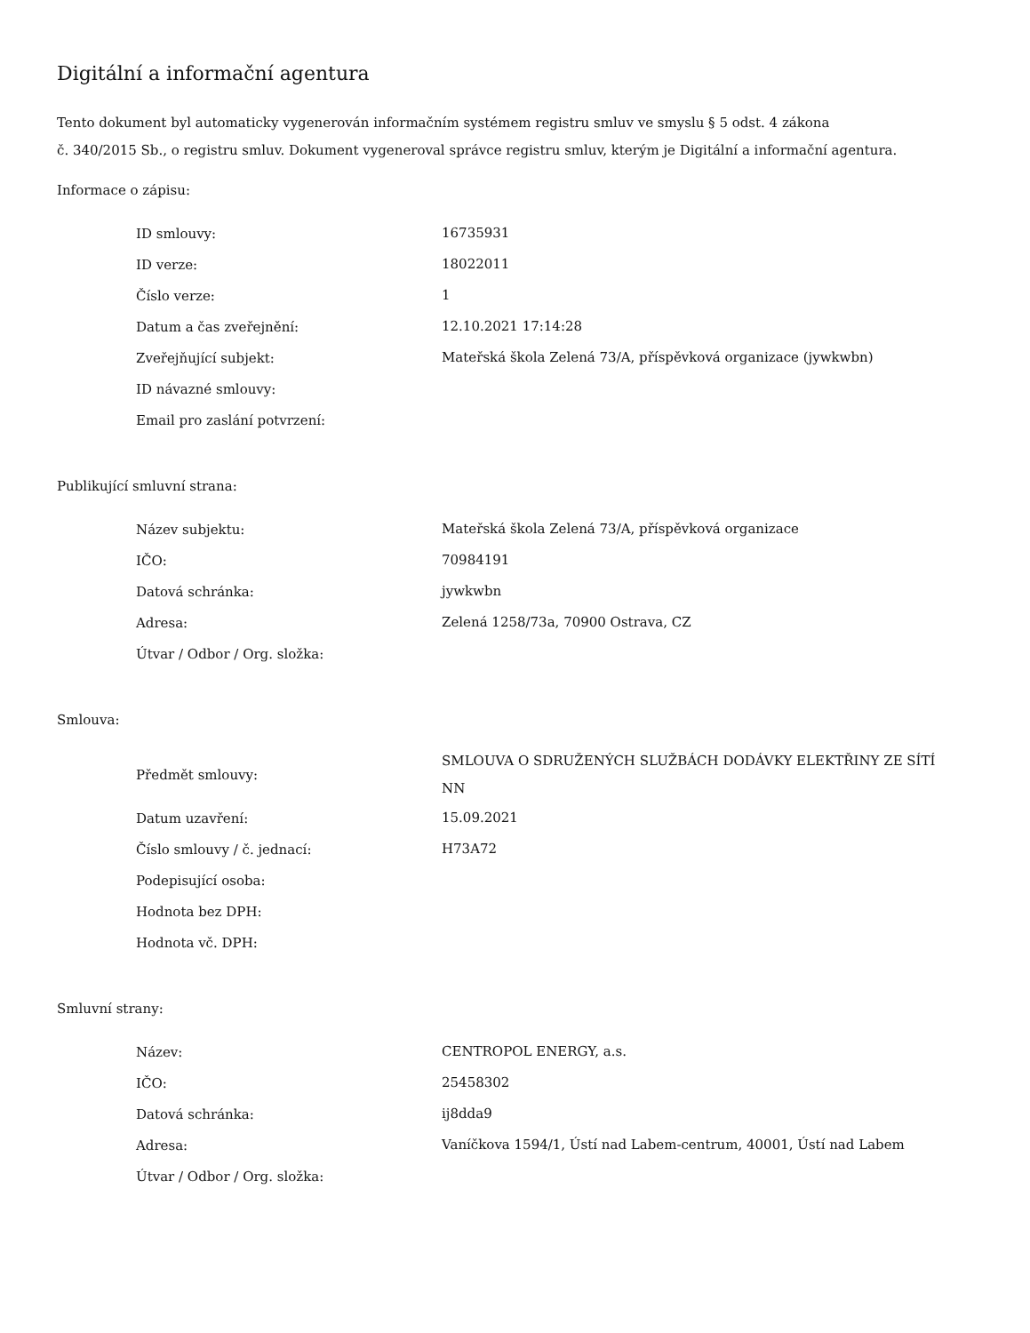Digitální a informační agentura
Tento dokument byl automaticky vygenerován informačním systémem registru smluv ve smyslu § 5 odst. 4 zákona
č. 340/2015 Sb., o registru smluv. Dokument vygeneroval správce registru smluv, kterým je Digitální a informační agentura.
Informace o zápisu:
| ID smlouvy: | 16735931 |
| ID verze: | 18022011 |
| Číslo verze: | 1 |
| Datum a čas zveřejnění: | 12.10.2021 17:14:28 |
| Zveřejňující subjekt: | Mateřská škola Zelená 73/A, příspěvková organizace (jywkwbn) |
| ID návazné smlouvy: | |
| Email pro zaslání potvrzení: | |
Publikující smluvní strana:
| Název subjektu: | Mateřská škola Zelená 73/A, příspěvková organizace |
| IČO: | 70984191 |
| Datová schránka: | jywkwbn |
| Adresa: | Zelená 1258/73a, 70900 Ostrava, CZ |
| Útvar / Odbor / Org. složka: | |
Smlouva:
| Předmět smlouvy: | SMLOUVA O SDRUŽENÝCH SLUŽBÁCH DODÁVKY ELEKTŘINY ZE SÍTÍ NN |
| Datum uzavření: | 15.09.2021 |
| Číslo smlouvy / č. jednací: | H73A72 |
| Podepisující osoba: | |
| Hodnota bez DPH: | |
| Hodnota vč. DPH: | |
Smluvní strany:
| Název: | CENTROPOL ENERGY, a.s. |
| IČO: | 25458302 |
| Datová schránka: | ij8dda9 |
| Adresa: | Vaníčkova 1594/1, Ústí nad Labem-centrum, 40001, Ústí nad Labem |
| Útvar / Odbor / Org. složka: | |